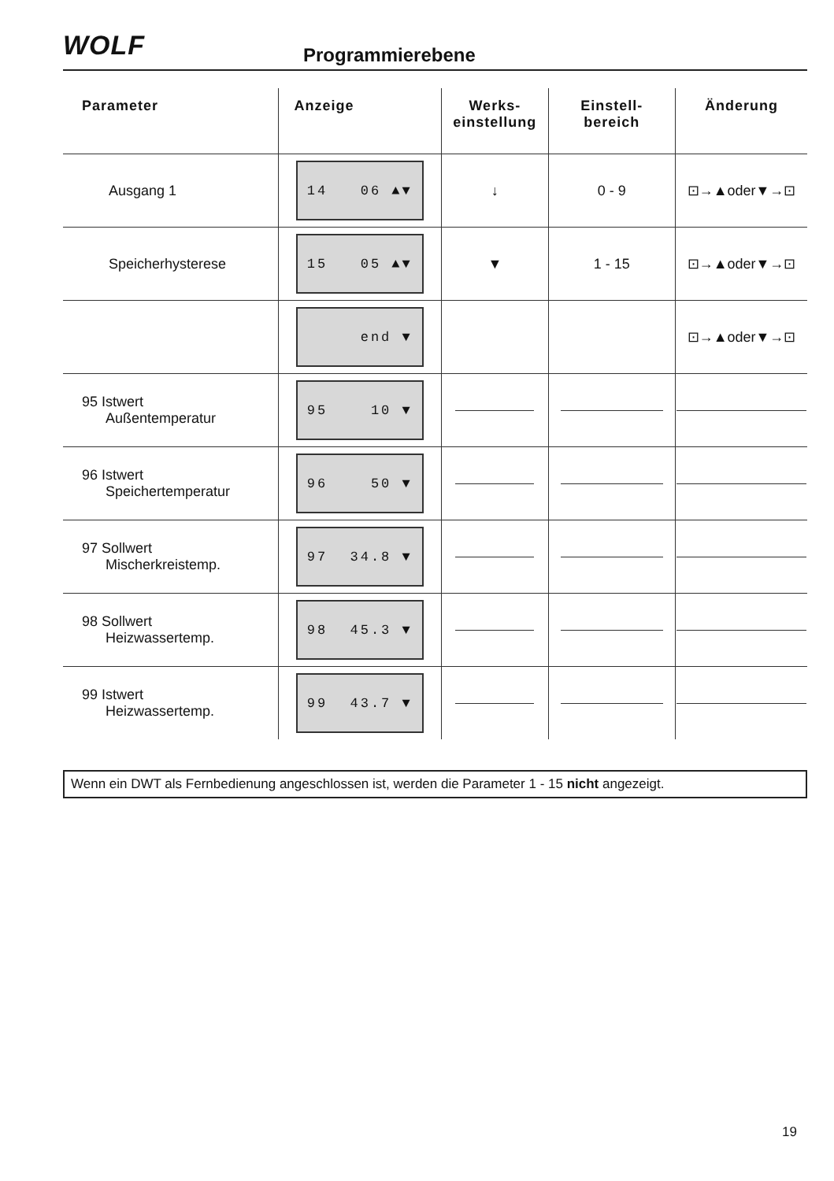WOLF Programmierebene
| Parameter | Anzeige | Werks- einstellung | Einstell- bereich | Änderung |
| --- | --- | --- | --- | --- |
| Ausgang 1 | 14 06 ▲▼ | ↓ | 0 - 9 | ⊡→▲oder▼→⊡ |
| Speicherhysterese | 15 05 ▲▼ | ▼ | 1 - 15 | ⊡→▲oder▼→⊡ |
| | end ▼ | | | ⊡→▲oder▼→⊡ |
| 95 Istwert Außentemperatur | 95 10 ▼ | | | |
| 96 Istwert Speichertemperatur | 96 50 ▼ | | | |
| 97 Sollwert Mischerkreistemp. | 97 34.8 ▼ | | | |
| 98 Sollwert Heizwassertemp. | 98 45.3 ▼ | | | |
| 99 Istwert Heizwassertemp. | 99 43.7 ▼ | | | |
Wenn ein DWT als Fernbedienung angeschlossen ist, werden die Parameter 1 - 15 nicht angezeigt.
19